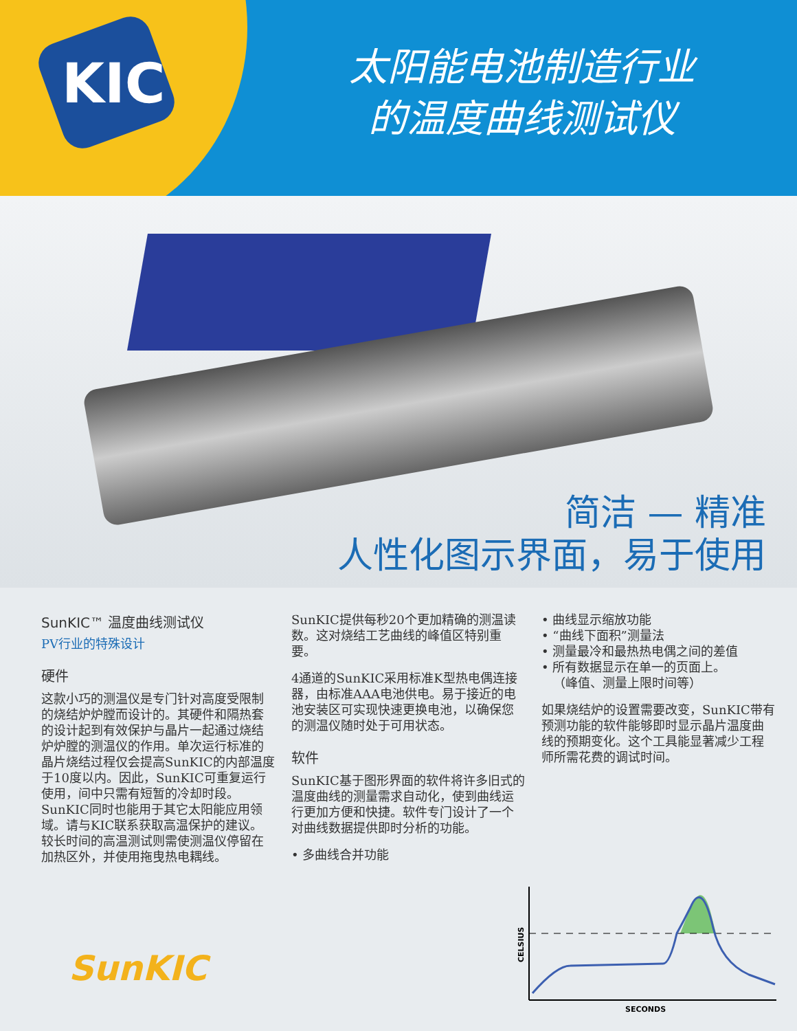KIC
太阳能电池制造行业
的温度曲线测试仪
简洁 — 精准
人性化图示界面，易于使用
SunKIC™ 温度曲线测试仪
PV行业的特殊设计
硬件
这款小巧的测温仪是专门针对高度受限制的烧结炉炉膛而设计的。其硬件和隔热套的设计起到有效保护与晶片一起通过烧结炉炉膛的测温仪的作用。单次运行标准的晶片烧结过程仅会提高SunKIC的内部温度于10度以内。因此，SunKIC可重复运行使用，间中只需有短暂的冷却时段。SunKIC同时也能用于其它太阳能应用领域。请与KIC联系获取高温保护的建议。较长时间的高温测试则需使测温仪停留在加热区外，并使用拖曳热电耦线。
SunKIC提供每秒20个更加精确的测温读数。这对烧结工艺曲线的峰值区特别重要。
4通道的SunKIC采用标准K型热电偶连接器，由标准AAA电池供电。易于接近的电池安装区可实现快速更换电池，以确保您的测温仪随时处于可用状态。
软件
SunKIC基于图形界面的软件将许多旧式的温度曲线的测量需求自动化，使到曲线运行更加方便和快捷。软件专门设计了一个对曲线数据提供即时分析的功能。
• 多曲线合并功能
• 曲线显示缩放功能
• “曲线下面积”测量法
• 测量最冷和最热热电偶之间的差值
• 所有数据显示在单一的页面上。
（峰值、测量上限时间等）
如果烧结炉的设置需要改变，SunKIC带有预测功能的软件能够即时显示晶片温度曲线的预期变化。这个工具能显著减少工程师所需花费的调试时间。
SunKIC
CELSIUS
SECONDS